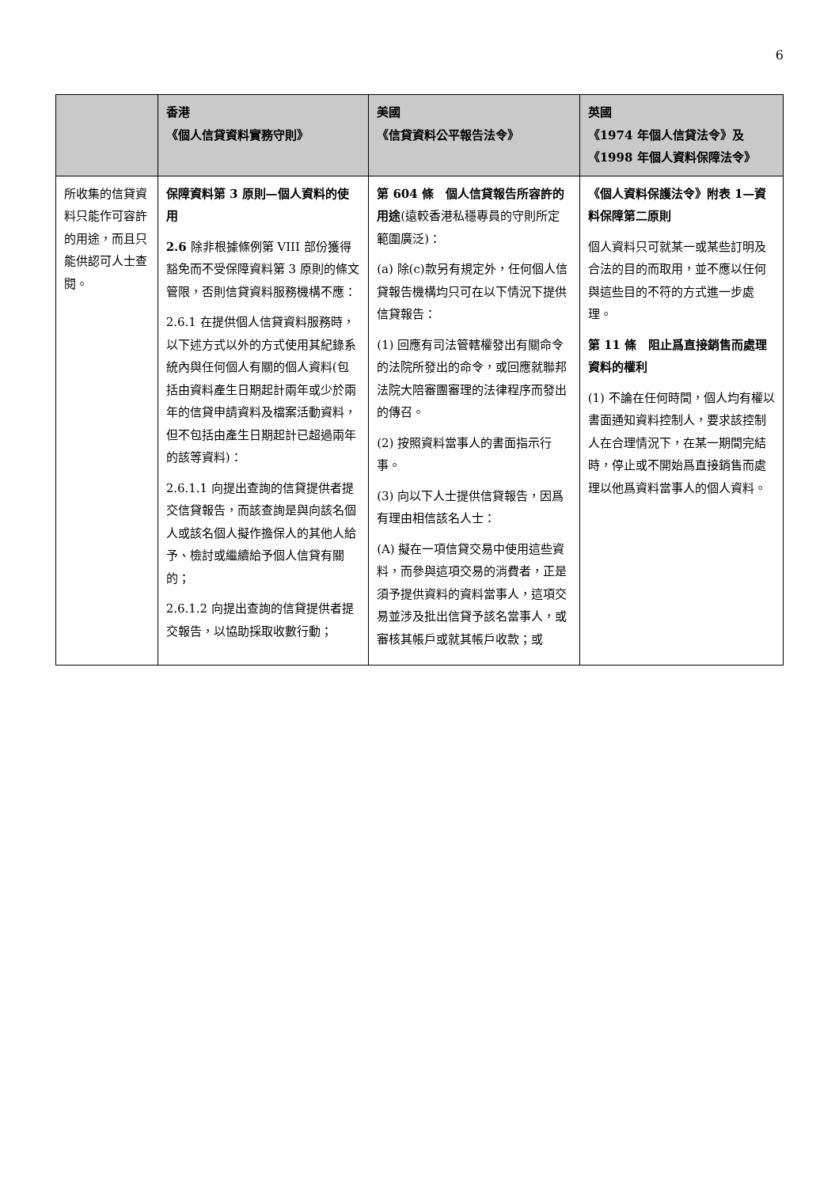6
| | 香港 《個人信貸資料實務守則》 | 美國 《信貸資料公平報告法令》 | 英國 《1974 年個人信貸法令》及 《1998 年個人資料保障法令》 |
| --- | --- | --- | --- |
| 所收集的信貸資料只能作可容許的用途，而且只能供認可人士查閱。 | 保障資料第 3 原則—個人資料的使用 2.6 除非根據條例第 VIII 部份獲得豁免而不受保障資料第 3 原則的條文管限，否則信貸資料服務機構不應： 2.6.1 在提供個人信貸資料服務時，以下述方式以外的方式使用其紀錄系統內與任何個人有關的個人資料(包括由資料產生日期起計兩年或少於兩年的信貸申請資料及檔案活動資料，但不包括由產生日期起計已超過兩年的該等資料)： 2.6.1.1 向提出查詢的信貸提供者提交信貸報告，而該查詢是與向該名個人或該名個人擬作擔保人的其他人給予、檢討或繼續給予個人信貸有關的； 2.6.1.2 向提出查詢的信貸提供者提交報告，以協助採取收數行動； | 第 604 條 個人信貸報告所容許的用途 (遠較香港私穩專員的守則所定範圍廣泛)： (a) 除(c)款另有規定外，任何個人信貸報告機構均只可在以下情況下提供信貸報告： (1) 回應有司法管轄權發出有關命令的法院所發出的命令，或回應就聯邦法院大陪審團審理的法律程序而發出的傳召。 (2) 按照資料當事人的書面指示行事。 (3) 向以下人士提供信貸報告，因爲有理由相信該名人士： (A) 擬在一項信貸交易中使用這些資料，而參與這項交易的消費者，正是須予提供資料的資料當事人，這項交易並涉及批出信貸予該名當事人，或審核其帳戶或就其帳戶收款；或 | 《個人資料保護法令》附表 1—資料保障第二原則 個人資料只可就某一或某些訂明及合法的目的而取用，並不應以任何與這些目的不符的方式進一步處理。 第 11 條 阻止爲直接銷售而處理資料的權利 (1) 不論在任何時間，個人均有權以書面通知資料控制人，要求該控制人在合理情況下，在某一期間完結時，停止或不開始爲直接銷售而處理以他爲資料當事人的個人資料。 |